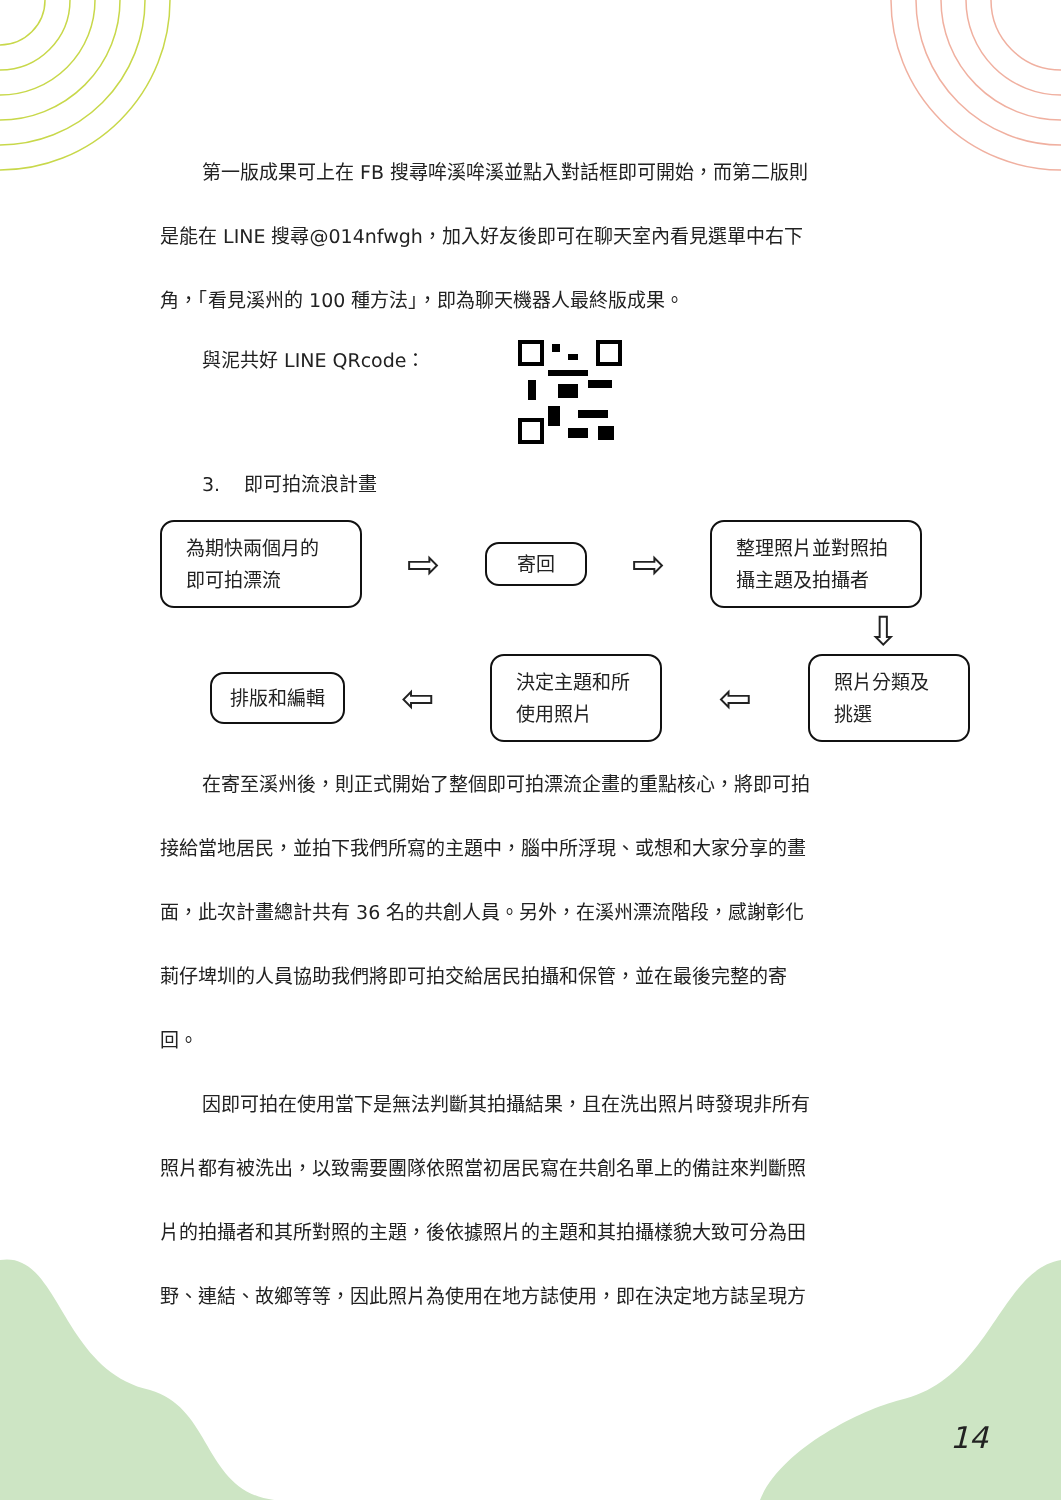第一版成果可上在 FB 搜尋哞溪哞溪並點入對話框即可開始，而第二版則
是能在 LINE 搜尋@014nfwgh，加入好友後即可在聊天室內看見選單中右下
角，「看見溪州的 100 種方法」，即為聊天機器人最終版成果。
與泥共好 LINE QRcode：
3. 即可拍流浪計畫
為期快兩個月的
即可拍漂流
⇨
寄回
⇨
整理照片並對照拍
攝主題及拍攝者
⇩
排版和編輯
⇦
決定主題和所
使用照片
⇦
照片分類及
挑選
在寄至溪州後，則正式開始了整個即可拍漂流企畫的重點核心，將即可拍
接給當地居民，並拍下我們所寫的主題中，腦中所浮現、或想和大家分享的畫
面，此次計畫總計共有 36 名的共創人員。另外，在溪州漂流階段，感謝彰化
莿仔埤圳的人員協助我們將即可拍交給居民拍攝和保管，並在最後完整的寄
回。
因即可拍在使用當下是無法判斷其拍攝結果，且在洗出照片時發現非所有
照片都有被洗出，以致需要團隊依照當初居民寫在共創名單上的備註來判斷照
片的拍攝者和其所對照的主題，後依據照片的主題和其拍攝樣貌大致可分為田
野、連結、故鄉等等，因此照片為使用在地方誌使用，即在決定地方誌呈現方
14